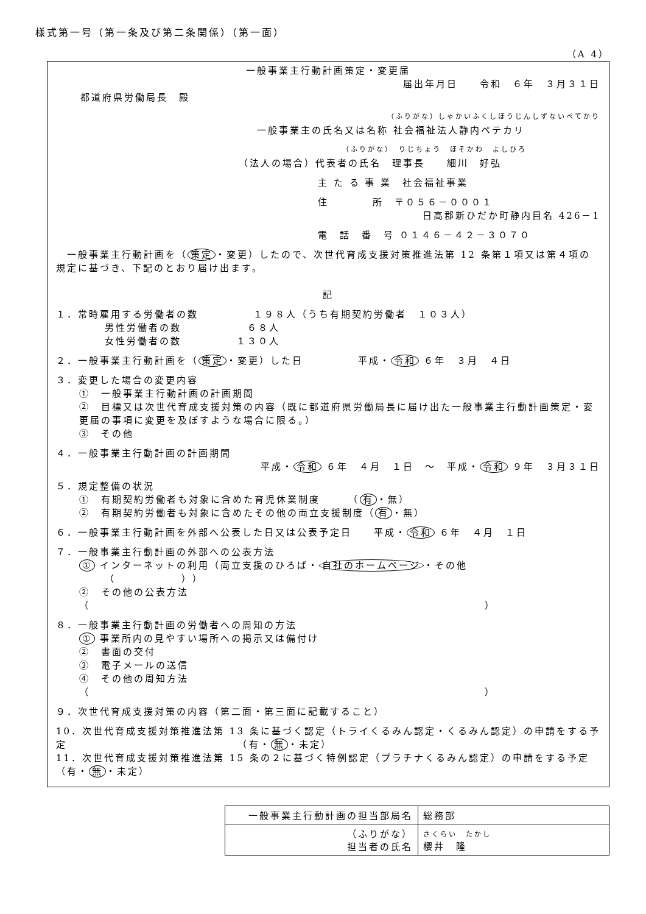様式第一号（第一条及び第二条関係）（第一面）
（A 4）
一般事業主行動計画策定・変更届
届出年月日　　令和　６年　３月３１日
都道府県労働局長　殿
（ふりがな）しゃかいふくしほうじんしずないぺてかり
一般事業主の氏名又は名称 社会福祉法人静内ペテカリ
（ふりがな）　りじちょう　ほそかわ　よしひろ
（法人の場合）代表者の氏名　理事長　　細川　好弘
主 た る 事 業　社会福祉事業
住　　　　所　〒０５６－０００１
日高郡新ひだか町静内目名 426－1
電　話　番　号 ０１４６－４２－３０７０
　一般事業主行動計画を（ 策定 ・変更）したので、次世代育成支援対策推進法第 12 条第１項又は第４項の規定に基づき、下記のとおり届け出ます。
記
１．常時雇用する労働者の数　　　　　１９８人（うち有期契約労働者　１０３人）
男性労働者の数　　　　　　６８人
女性労働者の数　　　　　１３０人
２．一般事業主行動計画を（ 策定 ・変更）した日　　　　　平成・ 令和 ６年　３月　４日
３．変更した場合の変更内容
①　一般事業主行動計画の計画期間
②　目標又は次世代育成支援対策の内容（既に都道府県労働局長に届け出た一般事業主行動計画策定・変更届の事項に変更を及ぼすような場合に限る。）
③　その他
４．一般事業主行動計画の計画期間
平成・ 令和 ６年　４月　１日　～　平成・ 令和 ９年　３月３１日
５．規定整備の状況
①　有期契約労働者も対象に含めた育児休業制度　　　（ 有 ・無）
②　有期契約労働者も対象に含めたその他の両立支援制度（ 有 ・無）
６．一般事業主行動計画を外部へ公表した日又は公表予定日　　平成・ 令和 ６年　４月　１日
７．一般事業主行動計画の外部への公表方法
① インターネットの利用（両立支援のひろば・ 自社のホームページ ・その他
（　　　　　　））
②　その他の公表方法
（　　　　　　　　　　　　　　　　　　　　　　　　　　　　　　　　　　　　）
８．一般事業主行動計画の労働者への周知の方法
① 事業所内の見やすい場所への掲示又は備付け
②　書面の交付
③　電子メールの送信
④　その他の周知方法
（　　　　　　　　　　　　　　　　　　　　　　　　　　　　　　　　　　　　）
９．次世代育成支援対策の内容（第二面・第三面に記載すること）
10．次世代育成支援対策推進法第 13 条に基づく認定（トライくるみん認定・くるみん認定）の申請をする予定　　　　　　　　　　　　　　　　（有・ 無 ・未定）
11．次世代育成支援対策推進法第 15 条の２に基づく特例認定（プラチナくるみん認定）の申請をする予定　　　　　　　　　　　　　　　　（有・ 無 ・未定）
| 一般事業主行動計画の担当部局名 | 総務部 |
| （ふりがな） 担当者の氏名 | さくらい たかし 櫻井 隆 |